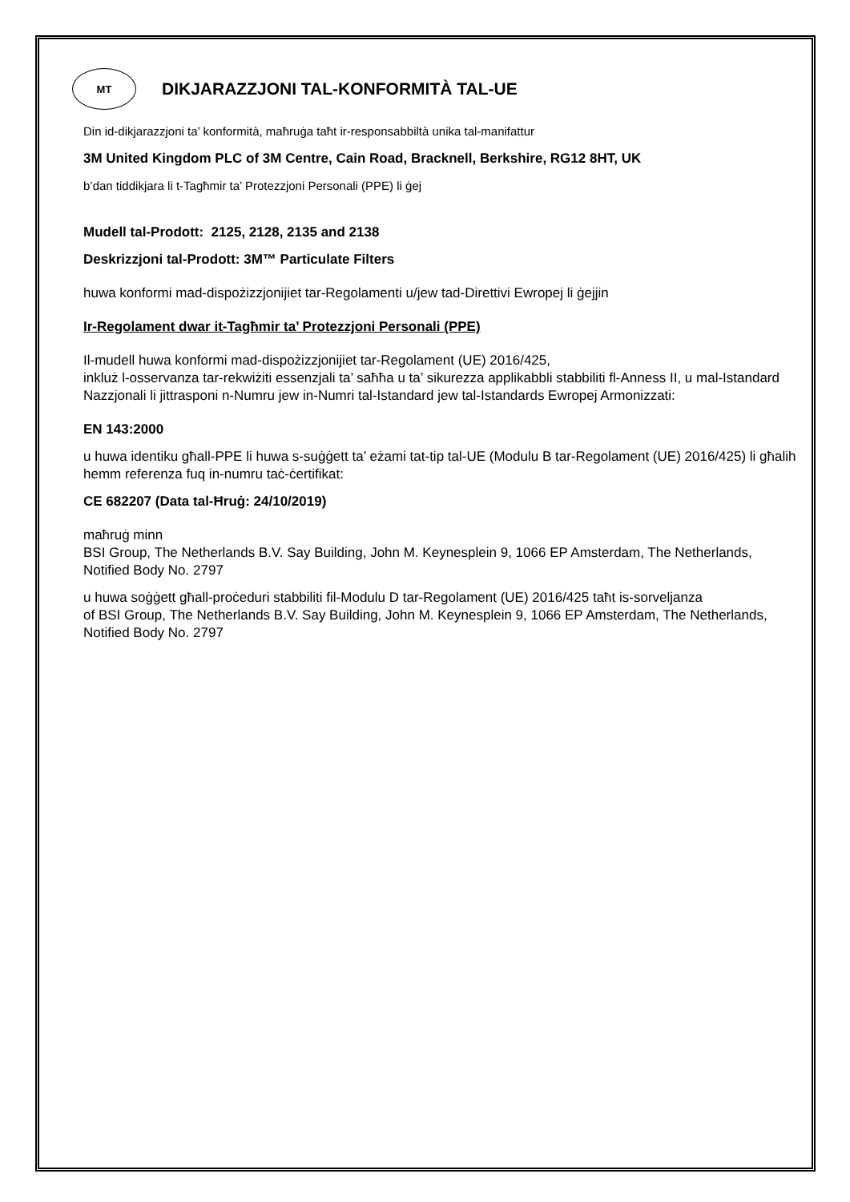MT
DIKJARAZZJONI TAL-KONFORMITÀ TAL-UE
Din id-dikjarazzjoni ta’ konformità, maħruġa taħt ir-responsabbiltà unika tal-manifattur
3M United Kingdom PLC of 3M Centre, Cain Road, Bracknell, Berkshire, RG12 8HT, UK
b’dan tiddikjara li t-Tagħmir ta’ Protezzjoni Personali (PPE) li ġej
Mudell tal-Prodott: 2125, 2128, 2135 and 2138
Deskrizzjoni tal-Prodott: 3M™ Particulate Filters
huwa konformi mad-dispożizzjonijiet tar-Regolamenti u/jew tad-Direttivi Ewropej li ġejjin
Ir-Regolament dwar it-Tagħmir ta’ Protezzjoni Personali (PPE)
Il-mudell huwa konformi mad-dispożizzjonijiet tar-Regolament (UE) 2016/425,
inkluż l-osservanza tar-rekwiżiti essenzjali ta’ saħħa u ta’ sikurezza applikabbli stabbiliti fl-Anness II, u mal-Istandard Nazzjonali li jittrasponi n-Numru jew in-Numri tal-Istandard jew tal-Istandards Ewropej Armonizzati:
EN 143:2000
u huwa identiku għall-PPE li huwa s-suġġett ta’ eżami tat-tip tal-UE (Modulu B tar-Regolament (UE) 2016/425) li għalih hemm referenza fuq in-numru taċ-ċertifikat:
CE 682207 (Data tal-Ħruġ: 24/10/2019)
maħruġ minn
BSI Group, The Netherlands B.V. Say Building, John M. Keynesplein 9, 1066 EP Amsterdam, The Netherlands, Notified Body No. 2797
u huwa soġġett għall-proċeduri stabbiliti fil-Modulu D tar-Regolament (UE) 2016/425 taħt is-sorveljanza
of BSI Group, The Netherlands B.V. Say Building, John M. Keynesplein 9, 1066 EP Amsterdam, The Netherlands, Notified Body No. 2797